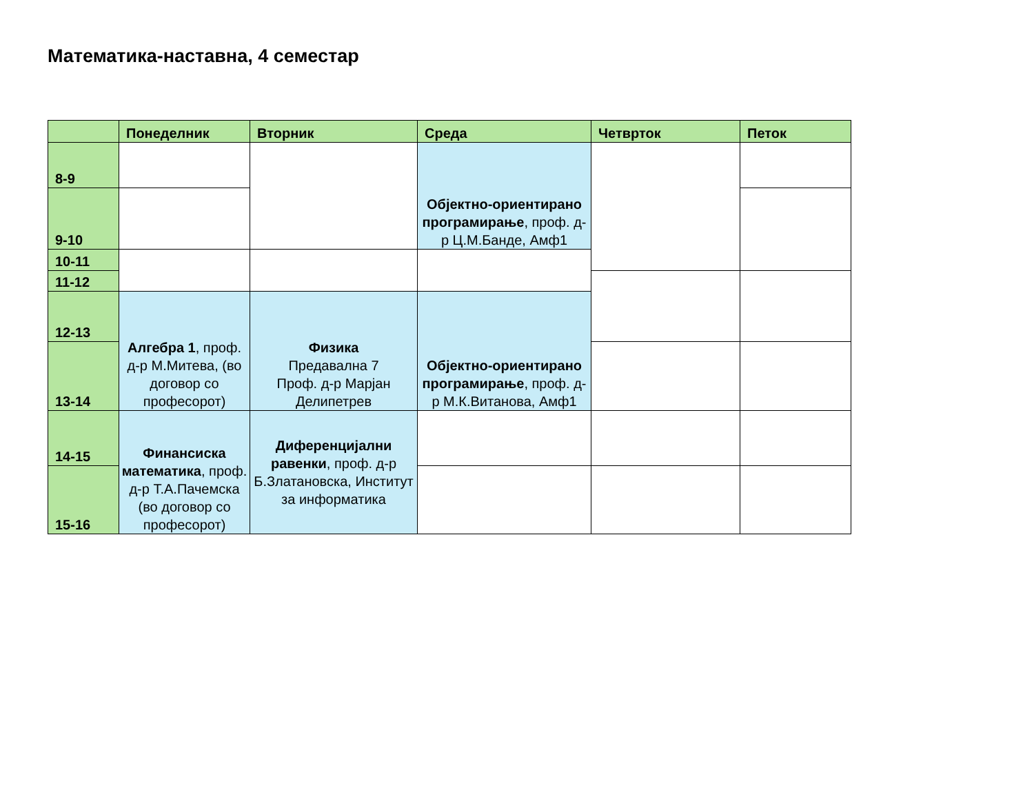Математика-наставна, 4 семестар
| | Понеделник | Вторник | Среда | Четврток | Петок |
| --- | --- | --- | --- | --- | --- |
| 8-9 | | | Објектно-ориентирано програмирање , проф. д-р Ц.М.Банде, Амф1 | | |
| 9-10 | | | | | |
| 10-11 | | | | | |
| 11-12 | | | | | |
| 12-13 | Алгебра 1 , проф. д-р М.Митева, (во договор со професорот) | Физика Предавална 7 Проф. д-р Марјан Делипетрев | Објектно-ориентирано програмирање , проф. д-р М.К.Витанова, Амф1 | | |
| 13-14 | | | | | |
| 14-15 | Финансиска математика , проф. д-р Т.А.Пачемска (во договор со професорот) | Диференцијални равенки , проф. д-р Б.Златановска, Институт за информатика | | | |
| 15-16 | | | | | |